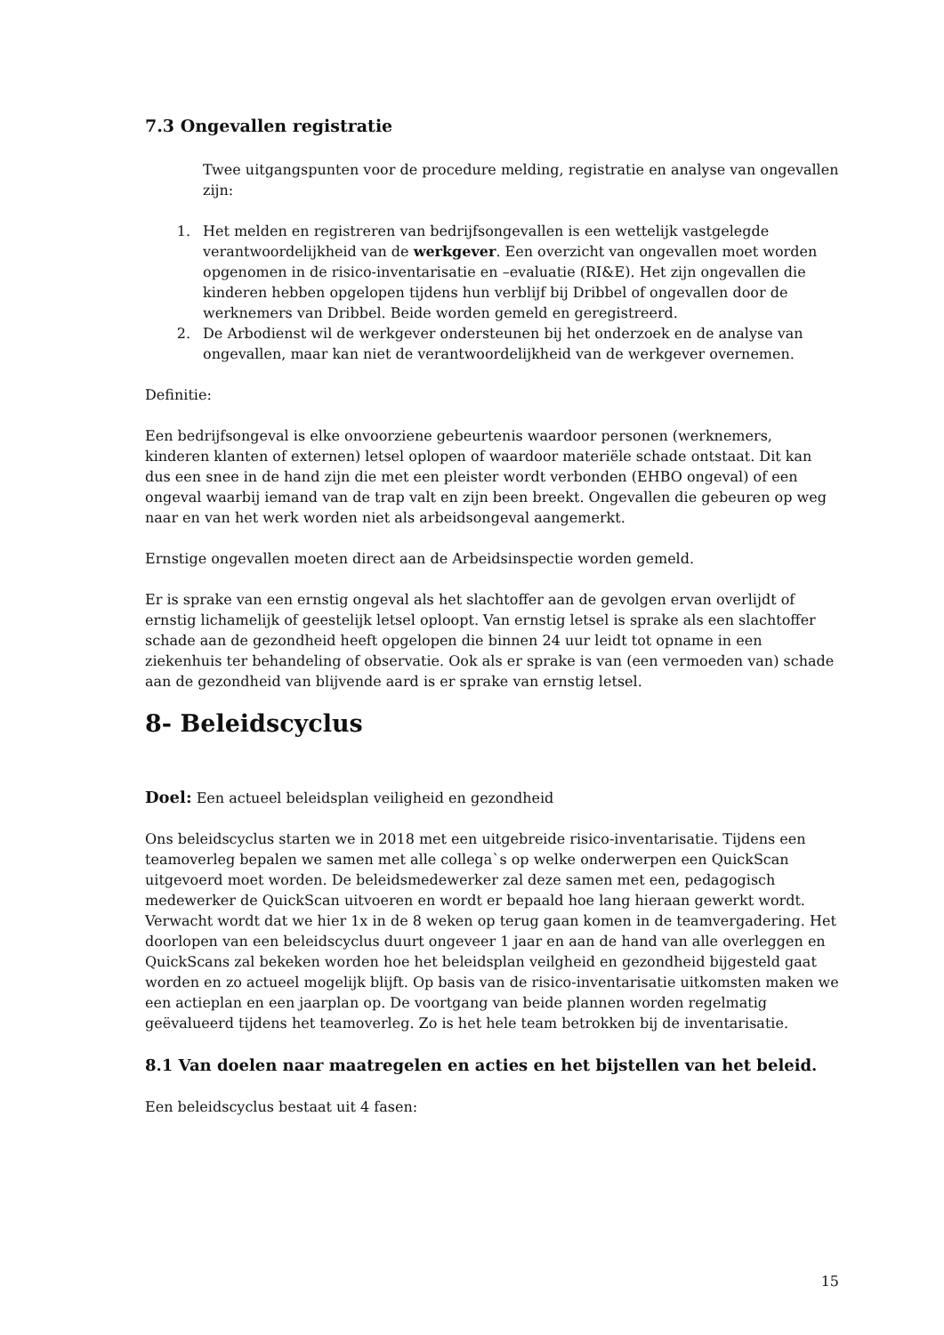7.3 Ongevallen registratie
Twee uitgangspunten voor de procedure melding, registratie en analyse van ongevallen zijn:
1. Het melden en registreren van bedrijfsongevallen is een wettelijk vastgelegde verantwoordelijkheid van de werkgever. Een overzicht van ongevallen moet worden opgenomen in de risico-inventarisatie en –evaluatie (RI&E). Het zijn ongevallen die kinderen hebben opgelopen tijdens hun verblijf bij Dribbel of ongevallen door de werknemers van Dribbel. Beide worden gemeld en geregistreerd.
2. De Arbodienst wil de werkgever ondersteunen bij het onderzoek en de analyse van ongevallen, maar kan niet de verantwoordelijkheid van de werkgever overnemen.
Definitie:
Een bedrijfsongeval is elke onvoorziene gebeurtenis waardoor personen (werknemers, kinderen klanten of externen) letsel oplopen of waardoor materiële schade ontstaat. Dit kan dus een snee in de hand zijn die met een pleister wordt verbonden (EHBO ongeval) of een ongeval waarbij iemand van de trap valt en zijn been breekt. Ongevallen die gebeuren op weg naar en van het werk worden niet als arbeidsongeval aangemerkt.
Ernstige ongevallen moeten direct aan de Arbeidsinspectie worden gemeld.
Er is sprake van een ernstig ongeval als het slachtoffer aan de gevolgen ervan overlijdt of ernstig lichamelijk of geestelijk letsel oploopt. Van ernstig letsel is sprake als een slachtoffer schade aan de gezondheid heeft opgelopen die binnen 24 uur leidt tot opname in een ziekenhuis ter behandeling of observatie. Ook als er sprake is van (een vermoeden van) schade aan de gezondheid van blijvende aard is er sprake van ernstig letsel.
8- Beleidscyclus
Doel: Een actueel beleidsplan veiligheid en gezondheid
Ons beleidscyclus starten we in 2018 met een uitgebreide risico-inventarisatie. Tijdens een teamoverleg bepalen we samen met alle collega`s op welke onderwerpen een QuickScan uitgevoerd moet worden. De beleidsmedewerker zal deze samen met een, pedagogisch medewerker de QuickScan uitvoeren en wordt er bepaald hoe lang hieraan gewerkt wordt. Verwacht wordt dat we hier 1x in de 8 weken op terug gaan komen in de teamvergadering. Het doorlopen van een beleidscyclus duurt ongeveer 1 jaar en aan de hand van alle overleggen en QuickScans zal bekeken worden hoe het beleidsplan veilgheid en gezondheid bijgesteld gaat worden en zo actueel mogelijk blijft. Op basis van de risico-inventarisatie uitkomsten maken we een actieplan en een jaarplan op. De voortgang van beide plannen worden regelmatig geëvalueerd tijdens het teamoverleg. Zo is het hele team betrokken bij de inventarisatie.
8.1 Van doelen naar maatregelen en acties en het bijstellen van het beleid.
Een beleidscyclus bestaat uit 4 fasen:
15